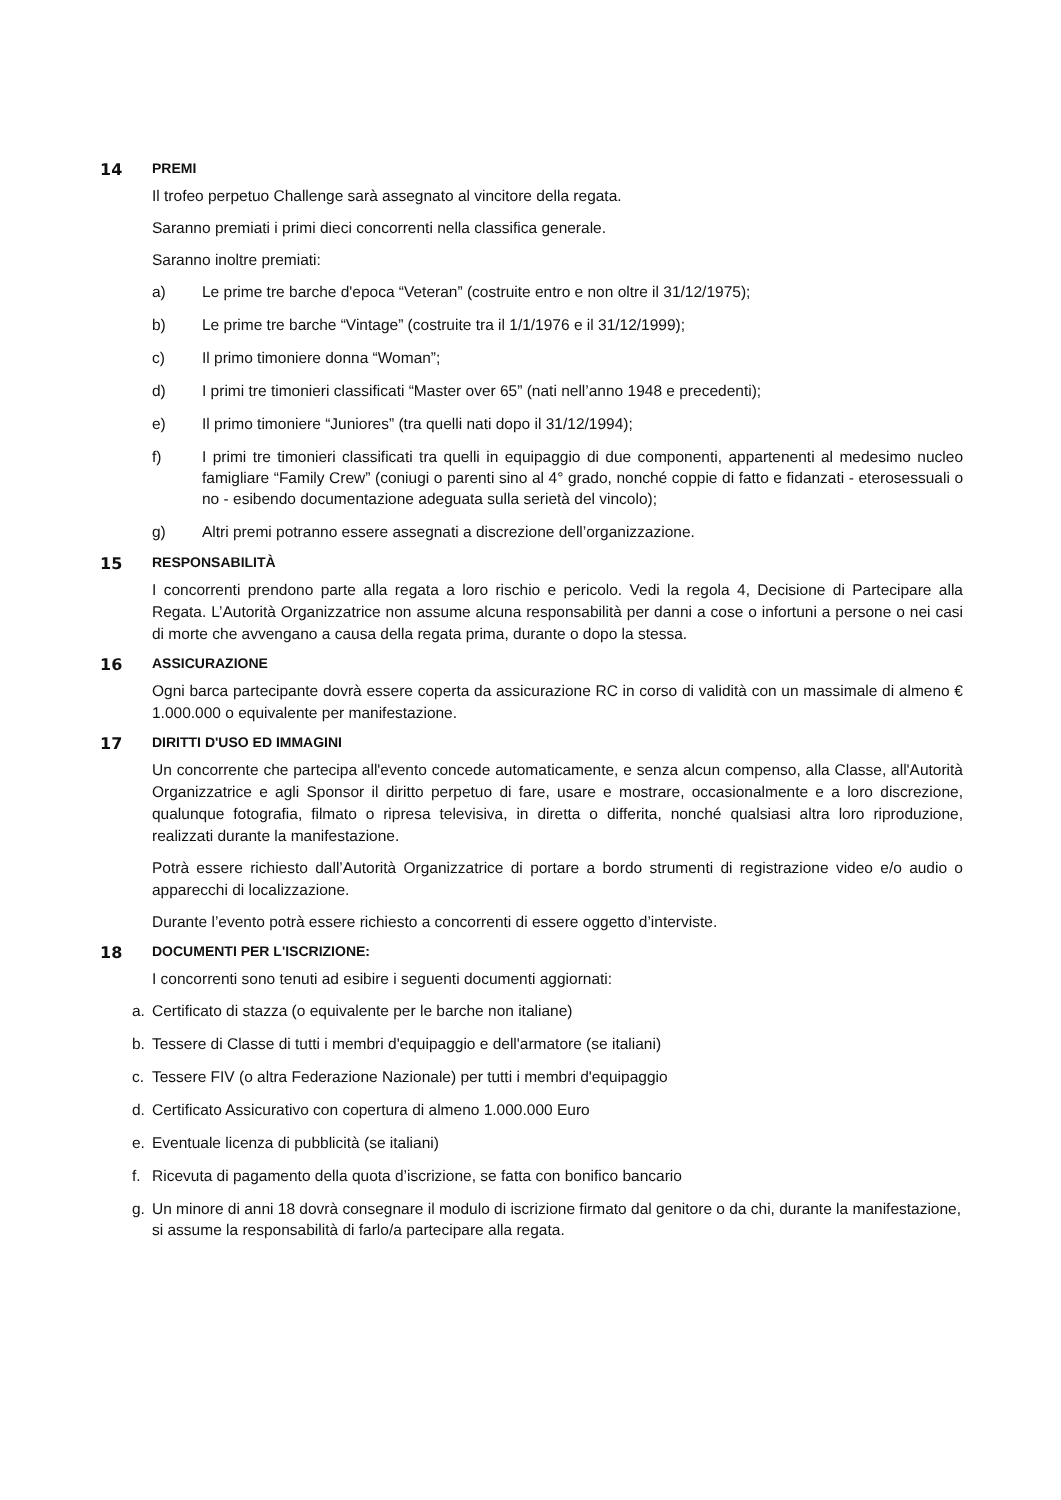14 PREMI
Il trofeo perpetuo Challenge sarà assegnato al vincitore della regata.
Saranno premiati i primi dieci concorrenti nella classifica generale.
Saranno inoltre premiati:
a) Le prime tre barche d'epoca “Veteran” (costruite entro e non oltre il 31/12/1975);
b) Le prime tre barche “Vintage” (costruite tra il 1/1/1976 e il 31/12/1999);
c) Il primo timoniere donna “Woman”;
d) I primi tre timonieri classificati “Master over 65” (nati nell’anno 1948 e precedenti);
e) Il primo timoniere “Juniores” (tra quelli nati dopo il 31/12/1994);
f) I primi tre timonieri classificati tra quelli in equipaggio di due componenti, appartenenti al medesimo nucleo famigliare “Family Crew” (coniugi o parenti sino al 4° grado, nonché coppie di fatto e fidanzati - eterosessuali o no - esibendo documentazione adeguata sulla serietà del vincolo);
g) Altri premi potranno essere assegnati a discrezione dell’organizzazione.
15 RESPONSABILITÀ
I concorrenti prendono parte alla regata a loro rischio e pericolo. Vedi la regola 4, Decisione di Partecipare alla Regata. L’Autorità Organizzatrice non assume alcuna responsabilità per danni a cose o infortuni a persone o nei casi di morte che avvengano a causa della regata prima, durante o dopo la stessa.
16 ASSICURAZIONE
Ogni barca partecipante dovrà essere coperta da assicurazione RC in corso di validità con un massimale di almeno € 1.000.000 o equivalente per manifestazione.
17 DIRITTI D'USO ED IMMAGINI
Un concorrente che partecipa all'evento concede automaticamente, e senza alcun compenso, alla Classe, all'Autorità Organizzatrice e agli Sponsor il diritto perpetuo di fare, usare e mostrare, occasionalmente e a loro discrezione, qualunque fotografia, filmato o ripresa televisiva, in diretta o differita, nonché qualsiasi altra loro riproduzione, realizzati durante la manifestazione.
Potrà essere richiesto dall’Autorità Organizzatrice di portare a bordo strumenti di registrazione video e/o audio o apparecchi di localizzazione.
Durante l’evento potrà essere richiesto a concorrenti di essere oggetto d’interviste.
18 DOCUMENTI PER L'ISCRIZIONE:
I concorrenti sono tenuti ad esibire i seguenti documenti aggiornati:
a. Certificato di stazza (o equivalente per le barche non italiane)
b. Tessere di Classe di tutti i membri d'equipaggio e dell'armatore (se italiani)
c. Tessere FIV (o altra Federazione Nazionale) per tutti i membri d'equipaggio
d. Certificato Assicurativo con copertura di almeno 1.000.000 Euro
e. Eventuale licenza di pubblicità (se italiani)
f. Ricevuta di pagamento della quota d’iscrizione, se fatta con bonifico bancario
g. Un minore di anni 18 dovrà consegnare il modulo di iscrizione firmato dal genitore o da chi, durante la manifestazione, si assume la responsabilità di farlo/a partecipare alla regata.